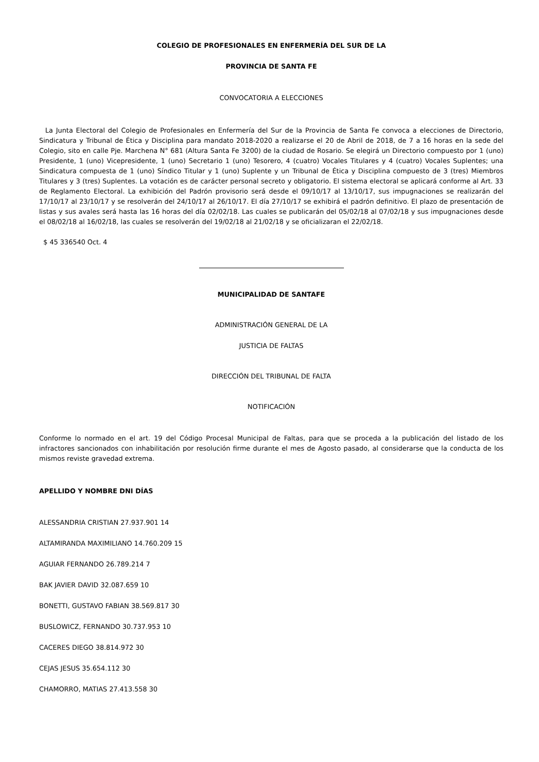COLEGIO DE PROFESIONALES EN ENFERMERÍA DEL SUR DE LA
PROVINCIA DE SANTA FE
CONVOCATORIA A ELECCIONES
La Junta Electoral del Colegio de Profesionales en Enfermería del Sur de la Provincia de Santa Fe convoca a elecciones de Directorio, Sindicatura y Tribunal de Ética y Disciplina para mandato 2018-2020 a realizarse el 20 de Abril de 2018, de 7 a 16 horas en la sede del Colegio, sito en calle Pje. Marchena N° 681 (Altura Santa Fe 3200) de la ciudad de Rosario. Se elegirá un Directorio compuesto por 1 (uno) Presidente, 1 (uno) Vicepresidente, 1 (uno) Secretario 1 (uno) Tesorero, 4 (cuatro) Vocales Titulares y 4 (cuatro) Vocales Suplentes; una Sindicatura compuesta de 1 (uno) Síndico Titular y 1 (uno) Suplente y un Tribunal de Ética y Disciplina compuesto de 3 (tres) Miembros Titulares y 3 (tres) Suplentes. La votación es de carácter personal secreto y obligatorio. El sistema electoral se aplicará conforme al Art. 33 de Reglamento Electoral. La exhibición del Padrón provisorio será desde el 09/10/17 al 13/10/17, sus impugnaciones se realizarán del 17/10/17 al 23/10/17 y se resolverán del 24/10/17 al 26/10/17. El día 27/10/17 se exhibirá el padrón definitivo. El plazo de presentación de listas y sus avales será hasta las 16 horas del día 02/02/18. Las cuales se publicarán del 05/02/18 al 07/02/18 y sus impugnaciones desde el 08/02/18 al 16/02/18, las cuales se resolverán del 19/02/18 al 21/02/18 y se oficializaran el 22/02/18.
$ 45 336540 Oct. 4
MUNICIPALIDAD DE SANTAFE
ADMINISTRACIÓN GENERAL DE LA
JUSTICIA DE FALTAS
DIRECCIÓN DEL TRIBUNAL DE FALTA
NOTIFICACIÓN
Conforme lo normado en el art. 19 del Código Procesal Municipal de Faltas, para que se proceda a la publicación del listado de los infractores sancionados con inhabilitación por resolución firme durante el mes de Agosto pasado, al considerarse que la conducta de los mismos reviste gravedad extrema.
APELLIDO Y NOMBRE DNI DÍAS
ALESSANDRIA CRISTIAN 27.937.901 14
ALTAMIRANDA MAXIMILIANO 14.760.209 15
AGUIAR FERNANDO 26.789.214 7
BAK JAVIER DAVID 32.087.659 10
BONETTI, GUSTAVO FABIAN 38.569.817 30
BUSLOWICZ, FERNANDO 30.737.953 10
CACERES DIEGO 38.814.972 30
CEJAS JESUS 35.654.112 30
CHAMORRO, MATIAS 27.413.558 30